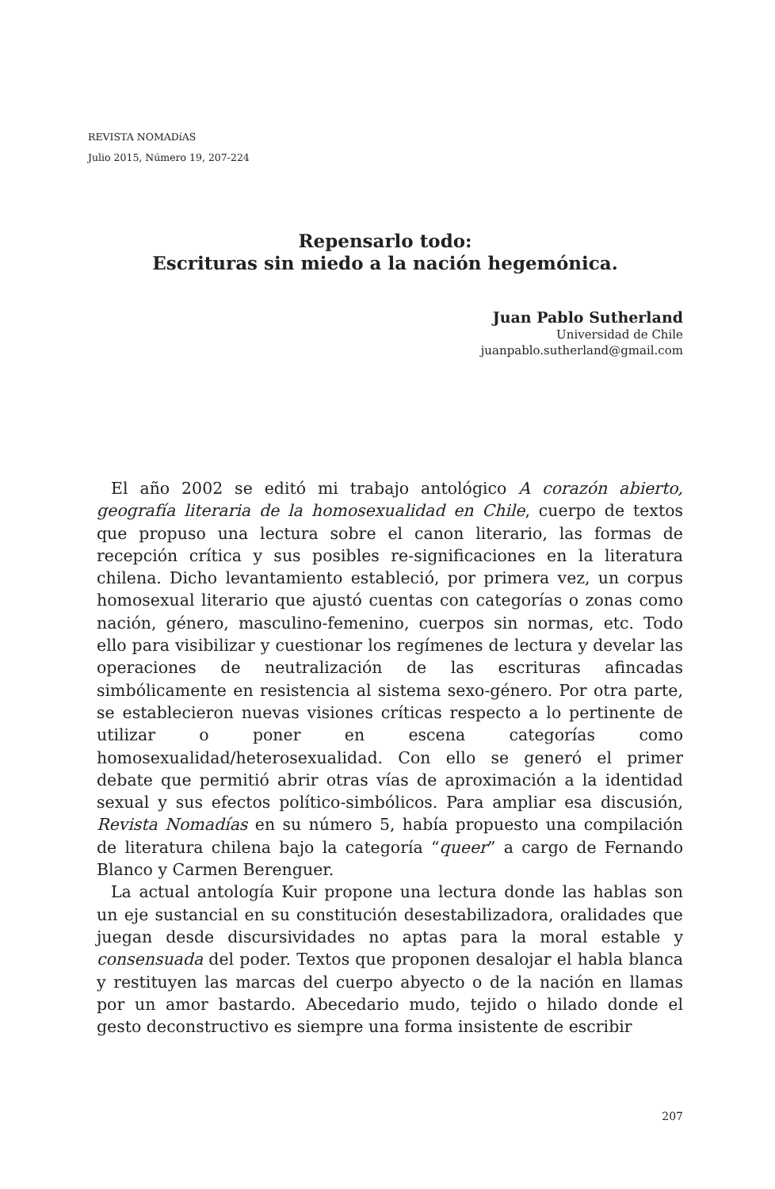REVISTA NOMADíAS
Julio 2015, Número 19, 207-224
Repensarlo todo:
Escrituras sin miedo a la nación hegemónica.
Juan Pablo Sutherland
Universidad de Chile
juanpablo.sutherland@gmail.com
El año 2002 se editó mi trabajo antológico A corazón abierto, geografía literaria de la homosexualidad en Chile, cuerpo de textos que propuso una lectura sobre el canon literario, las formas de recepción crítica y sus posibles re-significaciones en la literatura chilena. Dicho levantamiento estableció, por primera vez, un corpus homosexual literario que ajustó cuentas con categorías o zonas como nación, género, masculino-femenino, cuerpos sin normas, etc. Todo ello para visibilizar y cuestionar los regímenes de lectura y develar las operaciones de neutralización de las escrituras afincadas simbólicamente en resistencia al sistema sexo-género. Por otra parte, se establecieron nuevas visiones críticas respecto a lo pertinente de utilizar o poner en escena categorías como homosexualidad/heterosexualidad. Con ello se generó el primer debate que permitió abrir otras vías de aproximación a la identidad sexual y sus efectos político-simbólicos. Para ampliar esa discusión, Revista Nomadías en su número 5, había propuesto una compilación de literatura chilena bajo la categoría “queer” a cargo de Fernando Blanco y Carmen Berenguer.
La actual antología Kuir propone una lectura donde las hablas son un eje sustancial en su constitución desestabilizadora, oralidades que juegan desde discursividades no aptas para la moral estable y consensuada del poder. Textos que proponen desalojar el habla blanca y restituyen las marcas del cuerpo abyecto o de la nación en llamas por un amor bastardo. Abecedario mudo, tejido o hilado donde el gesto deconstructivo es siempre una forma insistente de escribir
207